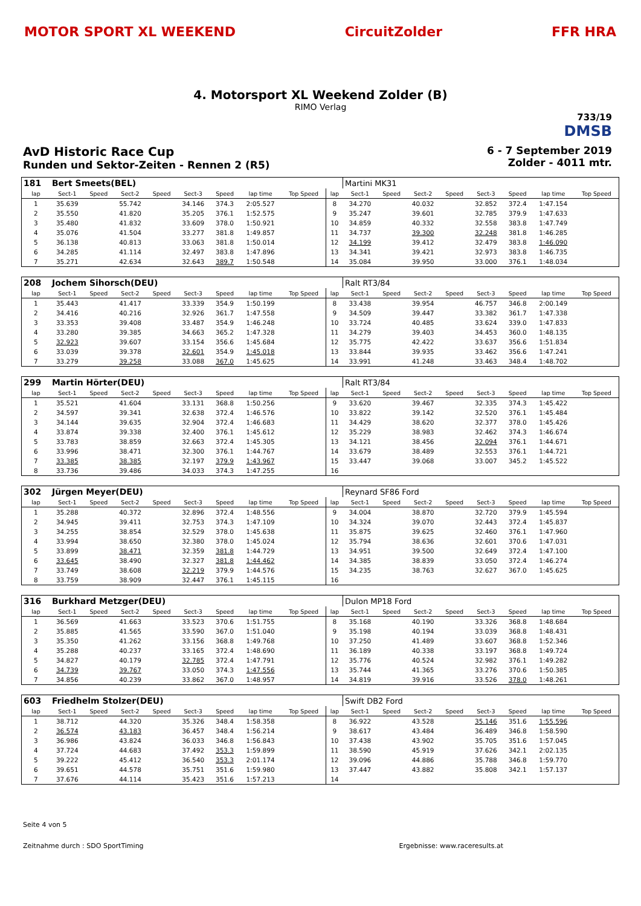MOTOR SPORT XL WEEKEND CircuitZolder FFR HRA
4. Motorsport XL Weekend Zolder (B)
RIMO Verlag
733/19
DMSB
AvD Historic Race Cup
Runden und Sektor-Zeiten - Rennen 2 (R5)
6 - 7 September 2019
Zolder - 4011 mtr.
| 181 | Bert Smeets(BEL) | | | | | | | | | Martini MK31 | | | | | | | |
| lap | Sect-1 | Speed | Sect-2 | Speed | Sect-3 | Speed | lap time | Top Speed | lap | Sect-1 | Speed | Sect-2 | Speed | Sect-3 | Speed | lap time | Top Speed |
| 1 | 35.639 | | 55.742 | | 34.146 | 374.3 | 2:05.527 | | 8 | 34.270 | | 40.032 | | 32.852 | 372.4 | 1:47.154 | |
| 2 | 35.550 | | 41.820 | | 35.205 | 376.1 | 1:52.575 | | 9 | 35.247 | | 39.601 | | 32.785 | 379.9 | 1:47.633 | |
| 3 | 35.480 | | 41.832 | | 33.609 | 378.0 | 1:50.921 | | 10 | 34.859 | | 40.332 | | 32.558 | 383.8 | 1:47.749 | |
| 4 | 35.076 | | 41.504 | | 33.277 | 381.8 | 1:49.857 | | 11 | 34.737 | | 39.300 | | 32.248 | 381.8 | 1:46.285 | |
| 5 | 36.138 | | 40.813 | | 33.063 | 381.8 | 1:50.014 | | 12 | 34.199 | | 39.412 | | 32.479 | 383.8 | 1:46.090 | |
| 6 | 34.285 | | 41.114 | | 32.497 | 383.8 | 1:47.896 | | 13 | 34.341 | | 39.421 | | 32.973 | 383.8 | 1:46.735 | |
| 7 | 35.271 | | 42.634 | | 32.643 | 389.7 | 1:50.548 | | 14 | 35.084 | | 39.950 | | 33.000 | 376.1 | 1:48.034 | |
| 208 | Jochem Sihorsch(DEU) | | | | | | | | | Ralt RT3/84 | | | | | | | |
| lap | Sect-1 | Speed | Sect-2 | Speed | Sect-3 | Speed | lap time | Top Speed | lap | Sect-1 | Speed | Sect-2 | Speed | Sect-3 | Speed | lap time | Top Speed |
| 1 | 35.443 | | 41.417 | | 33.339 | 354.9 | 1:50.199 | | 8 | 33.438 | | 39.954 | | 46.757 | 346.8 | 2:00.149 | |
| 2 | 34.416 | | 40.216 | | 32.926 | 361.7 | 1:47.558 | | 9 | 34.509 | | 39.447 | | 33.382 | 361.7 | 1:47.338 | |
| 3 | 33.353 | | 39.408 | | 33.487 | 354.9 | 1:46.248 | | 10 | 33.724 | | 40.485 | | 33.624 | 339.0 | 1:47.833 | |
| 4 | 33.280 | | 39.385 | | 34.663 | 365.2 | 1:47.328 | | 11 | 34.279 | | 39.403 | | 34.453 | 360.0 | 1:48.135 | |
| 5 | 32.923 | | 39.607 | | 33.154 | 356.6 | 1:45.684 | | 12 | 35.775 | | 42.422 | | 33.637 | 356.6 | 1:51.834 | |
| 6 | 33.039 | | 39.378 | | 32.601 | 354.9 | 1:45.018 | | 13 | 33.844 | | 39.935 | | 33.462 | 356.6 | 1:47.241 | |
| 7 | 33.279 | | 39.258 | | 33.088 | 367.0 | 1:45.625 | | 14 | 33.991 | | 41.248 | | 33.463 | 348.4 | 1:48.702 | |
| 299 | Martin Hörter(DEU) | | | | | | | | | Ralt RT3/84 | | | | | | | |
| lap | Sect-1 | Speed | Sect-2 | Speed | Sect-3 | Speed | lap time | Top Speed | lap | Sect-1 | Speed | Sect-2 | Speed | Sect-3 | Speed | lap time | Top Speed |
| 1 | 35.521 | | 41.604 | | 33.131 | 368.8 | 1:50.256 | | 9 | 33.620 | | 39.467 | | 32.335 | 374.3 | 1:45.422 | |
| 2 | 34.597 | | 39.341 | | 32.638 | 372.4 | 1:46.576 | | 10 | 33.822 | | 39.142 | | 32.520 | 376.1 | 1:45.484 | |
| 3 | 34.144 | | 39.635 | | 32.904 | 372.4 | 1:46.683 | | 11 | 34.429 | | 38.620 | | 32.377 | 378.0 | 1:45.426 | |
| 4 | 33.874 | | 39.338 | | 32.400 | 376.1 | 1:45.612 | | 12 | 35.229 | | 38.983 | | 32.462 | 374.3 | 1:46.674 | |
| 5 | 33.783 | | 38.859 | | 32.663 | 372.4 | 1:45.305 | | 13 | 34.121 | | 38.456 | | 32.094 | 376.1 | 1:44.671 | |
| 6 | 33.996 | | 38.471 | | 32.300 | 376.1 | 1:44.767 | | 14 | 33.679 | | 38.489 | | 32.553 | 376.1 | 1:44.721 | |
| 7 | 33.385 | | 38.385 | | 32.197 | 379.9 | 1:43.967 | | 15 | 33.447 | | 39.068 | | 33.007 | 345.2 | 1:45.522 | |
| 8 | 33.736 | | 39.486 | | 34.033 | 374.3 | 1:47.255 | | 16 | | | | | | | | |
| 302 | Jürgen Meyer(DEU) | | | | | | | | | Reynard SF86 Ford | | | | | | | |
| lap | Sect-1 | Speed | Sect-2 | Speed | Sect-3 | Speed | lap time | Top Speed | lap | Sect-1 | Speed | Sect-2 | Speed | Sect-3 | Speed | lap time | Top Speed |
| 1 | 35.288 | | 40.372 | | 32.896 | 372.4 | 1:48.556 | | 9 | 34.004 | | 38.870 | | 32.720 | 379.9 | 1:45.594 | |
| 2 | 34.945 | | 39.411 | | 32.753 | 374.3 | 1:47.109 | | 10 | 34.324 | | 39.070 | | 32.443 | 372.4 | 1:45.837 | |
| 3 | 34.255 | | 38.854 | | 32.529 | 378.0 | 1:45.638 | | 11 | 35.875 | | 39.625 | | 32.460 | 376.1 | 1:47.960 | |
| 4 | 33.994 | | 38.650 | | 32.380 | 378.0 | 1:45.024 | | 12 | 35.794 | | 38.636 | | 32.601 | 370.6 | 1:47.031 | |
| 5 | 33.899 | | 38.471 | | 32.359 | 381.8 | 1:44.729 | | 13 | 34.951 | | 39.500 | | 32.649 | 372.4 | 1:47.100 | |
| 6 | 33.645 | | 38.490 | | 32.327 | 381.8 | 1:44.462 | | 14 | 34.385 | | 38.839 | | 33.050 | 372.4 | 1:46.274 | |
| 7 | 33.749 | | 38.608 | | 32.219 | 379.9 | 1:44.576 | | 15 | 34.235 | | 38.763 | | 32.627 | 367.0 | 1:45.625 | |
| 8 | 33.759 | | 38.909 | | 32.447 | 376.1 | 1:45.115 | | 16 | | | | | | | | |
| 316 | Burkhard Metzger(DEU) | | | | | | | | | Dulon MP18 Ford | | | | | | | |
| lap | Sect-1 | Speed | Sect-2 | Speed | Sect-3 | Speed | lap time | Top Speed | lap | Sect-1 | Speed | Sect-2 | Speed | Sect-3 | Speed | lap time | Top Speed |
| 1 | 36.569 | | 41.663 | | 33.523 | 370.6 | 1:51.755 | | 8 | 35.168 | | 40.190 | | 33.326 | 368.8 | 1:48.684 | |
| 2 | 35.885 | | 41.565 | | 33.590 | 367.0 | 1:51.040 | | 9 | 35.198 | | 40.194 | | 33.039 | 368.8 | 1:48.431 | |
| 3 | 35.350 | | 41.262 | | 33.156 | 368.8 | 1:49.768 | | 10 | 37.250 | | 41.489 | | 33.607 | 368.8 | 1:52.346 | |
| 4 | 35.288 | | 40.237 | | 33.165 | 372.4 | 1:48.690 | | 11 | 36.189 | | 40.338 | | 33.197 | 368.8 | 1:49.724 | |
| 5 | 34.827 | | 40.179 | | 32.785 | 372.4 | 1:47.791 | | 12 | 35.776 | | 40.524 | | 32.982 | 376.1 | 1:49.282 | |
| 6 | 34.739 | | 39.767 | | 33.050 | 374.3 | 1:47.556 | | 13 | 35.744 | | 41.365 | | 33.276 | 370.6 | 1:50.385 | |
| 7 | 34.856 | | 40.239 | | 33.862 | 367.0 | 1:48.957 | | 14 | 34.819 | | 39.916 | | 33.526 | 378.0 | 1:48.261 | |
| 603 | Friedhelm Stolzer(DEU) | | | | | | | | | Swift DB2 Ford | | | | | | | |
| lap | Sect-1 | Speed | Sect-2 | Speed | Sect-3 | Speed | lap time | Top Speed | lap | Sect-1 | Speed | Sect-2 | Speed | Sect-3 | Speed | lap time | Top Speed |
| 1 | 38.712 | | 44.320 | | 35.326 | 348.4 | 1:58.358 | | 8 | 36.922 | | 43.528 | | 35.146 | 351.6 | 1:55.596 | |
| 2 | 36.574 | | 43.183 | | 36.457 | 348.4 | 1:56.214 | | 9 | 38.617 | | 43.484 | | 36.489 | 346.8 | 1:58.590 | |
| 3 | 36.986 | | 43.824 | | 36.033 | 346.8 | 1:56.843 | | 10 | 37.438 | | 43.902 | | 35.705 | 351.6 | 1:57.045 | |
| 4 | 37.724 | | 44.683 | | 37.492 | 353.3 | 1:59.899 | | 11 | 38.590 | | 45.919 | | 37.626 | 342.1 | 2:02.135 | |
| 5 | 39.222 | | 45.412 | | 36.540 | 353.3 | 2:01.174 | | 12 | 39.096 | | 44.886 | | 35.788 | 346.8 | 1:59.770 | |
| 6 | 39.651 | | 44.578 | | 35.751 | 351.6 | 1:59.980 | | 13 | 37.447 | | 43.882 | | 35.808 | 342.1 | 1:57.137 | |
| 7 | 37.676 | | 44.114 | | 35.423 | 351.6 | 1:57.213 | | 14 | | | | | | | | |
Seite 4 von 5
Zeitnahme durch : SDO SportTiming Ergebnisse: www.raceresults.at